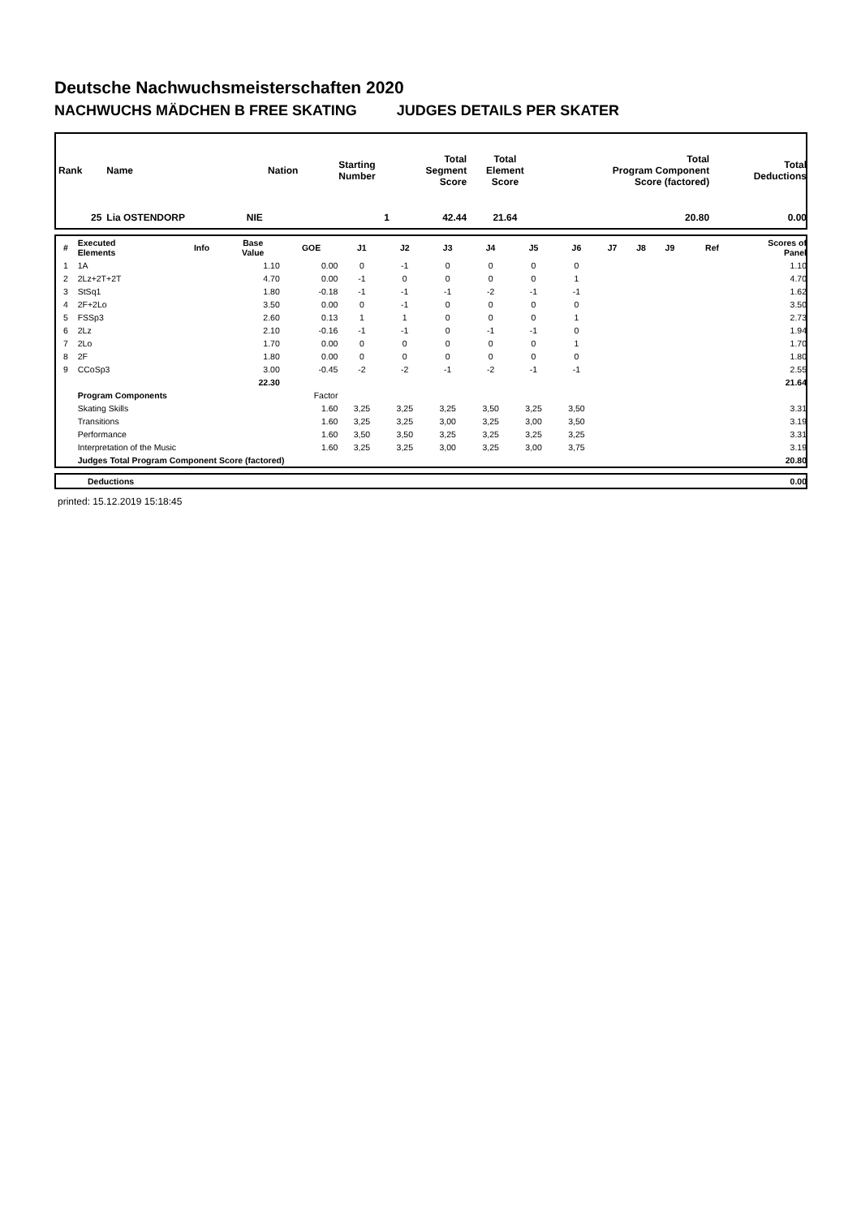Deutsche Nachwuchsmeisterschaften 2020
NACHWUCHS MÄDCHEN B FREE SKATING JUDGES DETAILS PER SKATER
| Rank | Name | Nation | Starting Number | Total Segment Score | Total Element Score | Total Program Component Score (factored) | Total Deductions |
| --- | --- | --- | --- | --- | --- | --- | --- |
| 25 | Lia OSTENDORP | NIE | 1 | 42.44 | 21.64 | 20.80 | 0.00 |
| # | Executed Elements | Info | Base Value | GOE | J1 | J2 | J3 | J4 | J5 | J6 | J7 | J8 | J9 | Ref | Scores of Panel |
| --- | --- | --- | --- | --- | --- | --- | --- | --- | --- | --- | --- | --- | --- | --- | --- |
| 1 | 1A | | 1.10 | 0.00 | 0 | -1 | 0 | 0 | 0 | 0 | | | | | 1.10 |
| 2 | 2Lz+2T+2T | | 4.70 | 0.00 | -1 | 0 | 0 | 0 | 0 | 1 | | | | | 4.70 |
| 3 | StSq1 | | 1.80 | -0.18 | -1 | -1 | -1 | -2 | -1 | -1 | | | | | 1.62 |
| 4 | 2F+2Lo | | 3.50 | 0.00 | 0 | -1 | 0 | 0 | 0 | 0 | | | | | 3.50 |
| 5 | FSSp3 | | 2.60 | 0.13 | 1 | 1 | 0 | 0 | 0 | 1 | | | | | 2.73 |
| 6 | 2Lz | | 2.10 | -0.16 | -1 | -1 | 0 | -1 | -1 | 0 | | | | | 1.94 |
| 7 | 2Lo | | 1.70 | 0.00 | 0 | 0 | 0 | 0 | 0 | 1 | | | | | 1.70 |
| 8 | 2F | | 1.80 | 0.00 | 0 | 0 | 0 | 0 | 0 | 0 | | | | | 1.80 |
| 9 | CCoSp3 | | 3.00 | -0.45 | -2 | -2 | -1 | -2 | -1 | -1 | | | | | 2.55 |
| | | | 22.30 | | | | | | | | | | | | 21.64 |
| | Program Components | | | Factor | | | | | | | | | | | |
| | Skating Skills | | | 1.60 | 3,25 | 3,25 | 3,25 | 3,50 | 3,25 | 3,50 | | | | | 3.31 |
| | Transitions | | | 1.60 | 3,25 | 3,25 | 3,00 | 3,25 | 3,00 | 3,50 | | | | | 3.19 |
| | Performance | | | 1.60 | 3,50 | 3,50 | 3,25 | 3,25 | 3,25 | 3,25 | | | | | 3.31 |
| | Interpretation of the Music | | | 1.60 | 3,25 | 3,25 | 3,00 | 3,25 | 3,00 | 3,75 | | | | | 3.19 |
| | Judges Total Program Component Score (factored) | | | | | | | | | | | | | | 20.80 |
| | Deductions | 0.00 |
printed: 15.12.2019 15:18:45